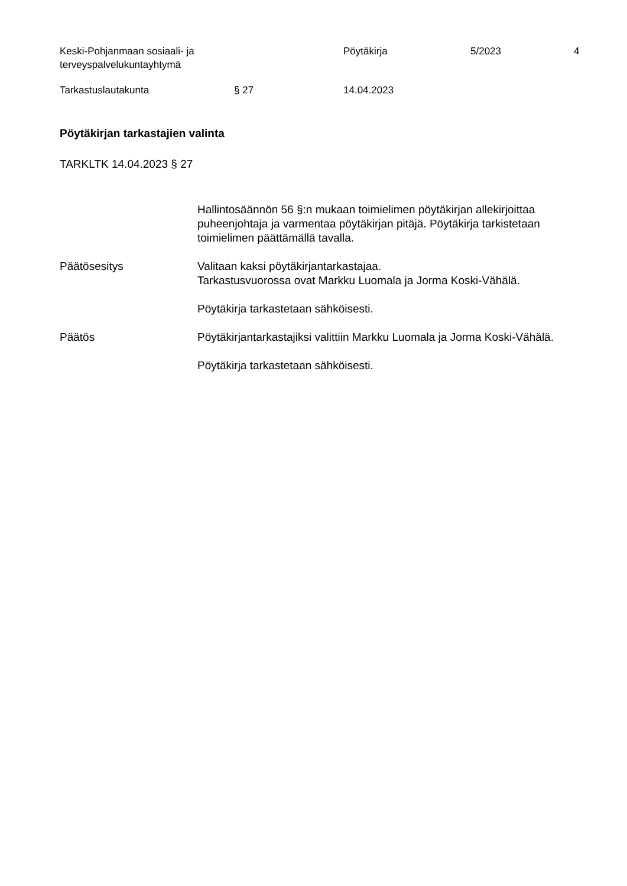Keski-Pohjanmaan sosiaali- ja
terveyspalvelukuntayhtymä
Pöytäkirja 5/2023 4
Tarkastuslautakunta § 27 14.04.2023
Pöytäkirjan tarkastajien valinta
TARKLTK 14.04.2023 § 27
Hallintosäännön 56 §:n mukaan toimielimen pöytäkirjan allekirjoittaa puheenjohtaja ja varmentaa pöytäkirjan pitäjä. Pöytäkirja tarkistetaan toimielimen päättämällä tavalla.
Päätösesitys Valitaan kaksi pöytäkirjantarkastajaa.
Tarkastusvuorossa ovat Markku Luomala ja Jorma Koski-Vähälä.
Pöytäkirja tarkastetaan sähköisesti.
Päätös Pöytäkirjantarkastajiksi valittiin Markku Luomala ja Jorma Koski-Vähälä.
Pöytäkirja tarkastetaan sähköisesti.